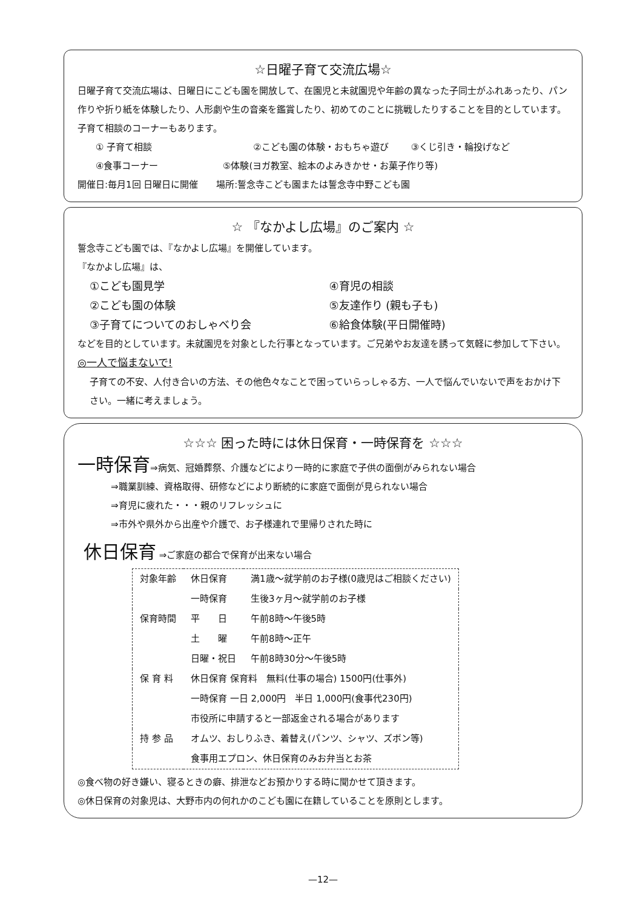☆日曜子育て交流広場☆
日曜子育て交流広場は、日曜日にこども園を開放して、在園児と未就園児や年齢の異なった子同士がふれあったり、パン作りや折り紙を体験したり、人形劇や生の音楽を鑑賞したり、初めてのことに挑戦したりすることを目的としています。子育て相談のコーナーもあります。
① 子育て相談 ②こども園の体験・おもちゃ遊び ③くじ引き・輪投げなど
④食事コーナー ⑤体験(ヨガ教室、絵本のよみきかせ・お菓子作り等)
開催日:毎月1回 日曜日に開催　　場所:誓念寺こども園または誓念寺中野こども園
☆ 『なかよし広場』のご案内 ☆
誓念寺こども園では、『なかよし広場』を開催しています。
『なかよし広場』は、
①こども園見学 ④育児の相談
②こども園の体験 ⑤友達作り (親も子も)
③子育てについてのおしゃべり会 ⑥給食体験(平日開催時)
などを目的としています。未就園児を対象とした行事となっています。ご兄弟やお友達を誘って気軽に参加して下さい。
◎一人で悩まないで!
子育ての不安、人付き合いの方法、その他色々なことで困っていらっしゃる方、一人で悩んでいないで声をおかけ下さい。一緒に考えましょう。
☆☆☆ 困った時には休日保育・一時保育を ☆☆☆
一時保育⇒病気、冠婚葬祭、介護などにより一時的に家庭で子供の面倒がみられない場合
⇒職業訓練、資格取得、研修などにより断続的に家庭で面倒が見られない場合
⇒育児に疲れた・・・親のリフレッシュに
⇒市外や県外から出産や介護で、お子様連れで里帰りされた時に
休日保育 ⇒ご家庭の都合で保育が出来ない場合
| 対象年齢 | 休日保育 | 満1歳～就学前のお子様(0歳児はご相談ください) |
| | 一時保育 | 生後3ヶ月～就学前のお子様 |
| 保育時間 | 平 日 | 午前8時～午後5時 |
| | 土 曜 | 午前8時～正午 |
| | 日曜・祝日 | 午前8時30分～午後5時 |
| 保 育 料 | 休日保育 保育料 無料(仕事の場合) 1500円(仕事外) | |
| | 一時保育 一日 2,000円 半日 1,000円(食事代230円) | |
| | 市役所に申請すると一部返金される場合があります | |
| 持 参 品 | オムツ、おしりふき、着替え(パンツ、シャツ、ズボン等) | |
| | 食事用エプロン、休日保育のみお弁当とお茶 | |
◎食べ物の好き嫌い、寝るときの癖、排泄などお預かりする時に聞かせて頂きます。
◎休日保育の対象児は、大野市内の何れかのこども園に在籍していることを原則とします。
—12—